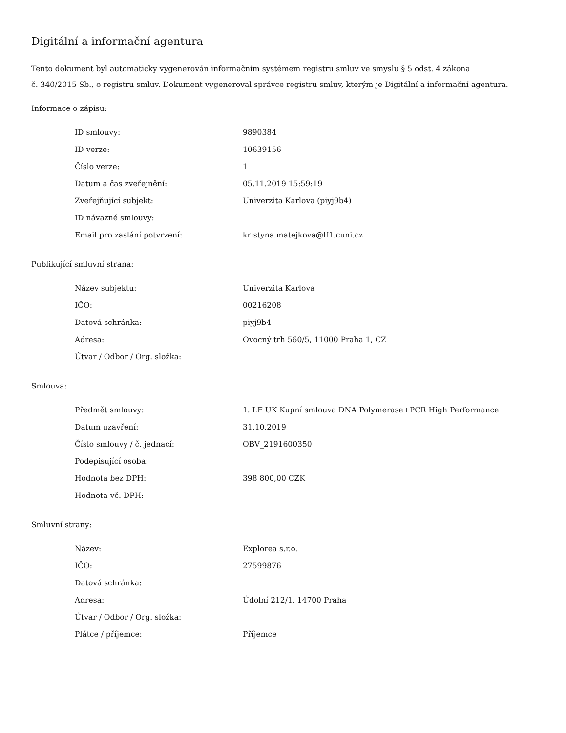Digitální a informační agentura
Tento dokument byl automaticky vygenerován informačním systémem registru smluv ve smyslu § 5 odst. 4 zákona
č. 340/2015 Sb., o registru smluv. Dokument vygeneroval správce registru smluv, kterým je Digitální a informační agentura.
Informace o zápisu:
| ID smlouvy: | 9890384 |
| ID verze: | 10639156 |
| Číslo verze: | 1 |
| Datum a čas zveřejnění: | 05.11.2019 15:59:19 |
| Zveřejňující subjekt: | Univerzita Karlova (piyj9b4) |
| ID návazné smlouvy: | |
| Email pro zaslání potvrzení: | kristyna.matejkova@lf1.cuni.cz |
Publikující smluvní strana:
| Název subjektu: | Univerzita Karlova |
| IČO: | 00216208 |
| Datová schránka: | piyj9b4 |
| Adresa: | Ovocný trh 560/5, 11000 Praha 1, CZ |
| Útvar / Odbor / Org. složka: | |
Smlouva:
| Předmět smlouvy: | 1. LF UK Kupní smlouva DNA Polymerase+PCR High Performance |
| Datum uzavření: | 31.10.2019 |
| Číslo smlouvy / č. jednací: | OBV_2191600350 |
| Podepisující osoba: | |
| Hodnota bez DPH: | 398 800,00 CZK |
| Hodnota vč. DPH: | |
Smluvní strany:
| Název: | Explorea s.r.o. |
| IČO: | 27599876 |
| Datová schránka: | |
| Adresa: | Údolní 212/1, 14700 Praha |
| Útvar / Odbor / Org. složka: | |
| Plátce / příjemce: | Příjemce |